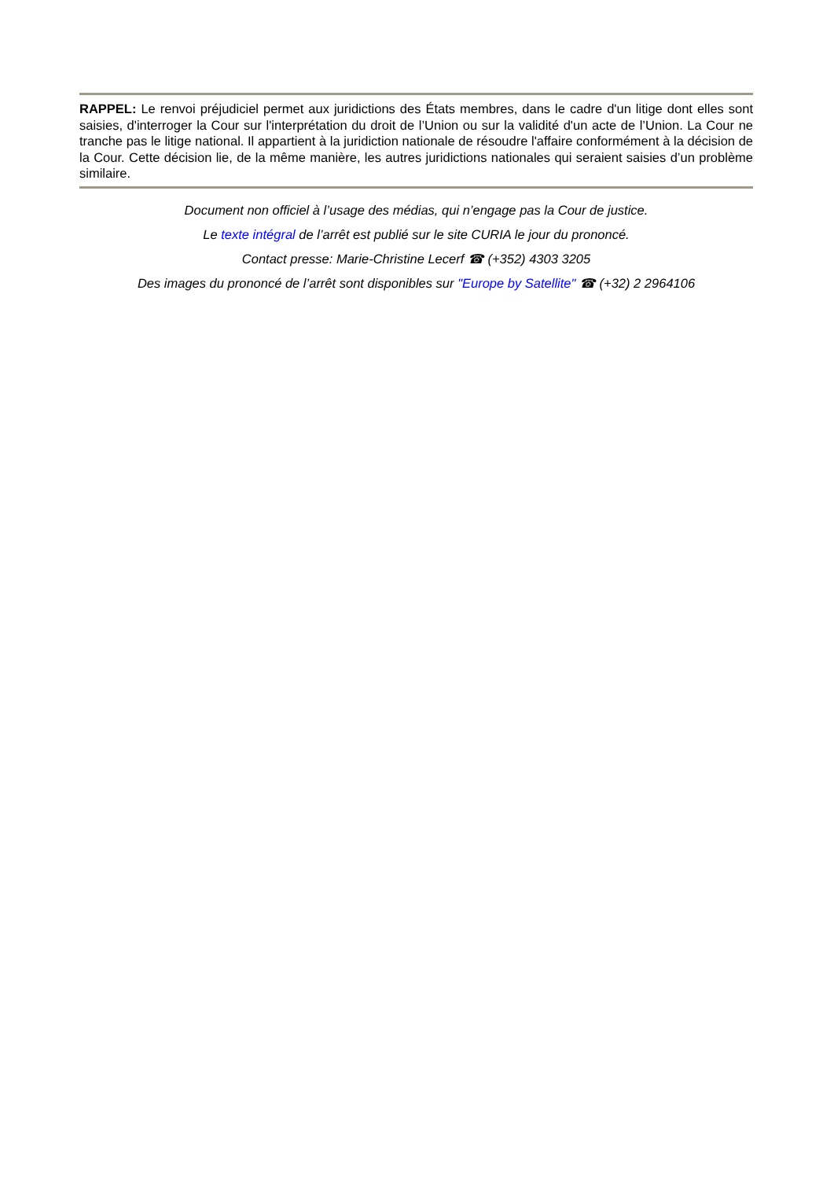RAPPEL: Le renvoi préjudiciel permet aux juridictions des États membres, dans le cadre d'un litige dont elles sont saisies, d'interroger la Cour sur l'interprétation du droit de l’Union ou sur la validité d'un acte de l’Union. La Cour ne tranche pas le litige national. Il appartient à la juridiction nationale de résoudre l'affaire conformément à la décision de la Cour. Cette décision lie, de la même manière, les autres juridictions nationales qui seraient saisies d’un problème similaire.
Document non officiel à l’usage des médias, qui n’engage pas la Cour de justice.
Le texte intégral de l’arrêt est publié sur le site CURIA le jour du prononcé.
Contact presse: Marie-Christine Lecerf ☎ (+352) 4303 3205
Des images du prononcé de l’arrêt sont disponibles sur "Europe by Satellite" ☎ (+32) 2 2964106